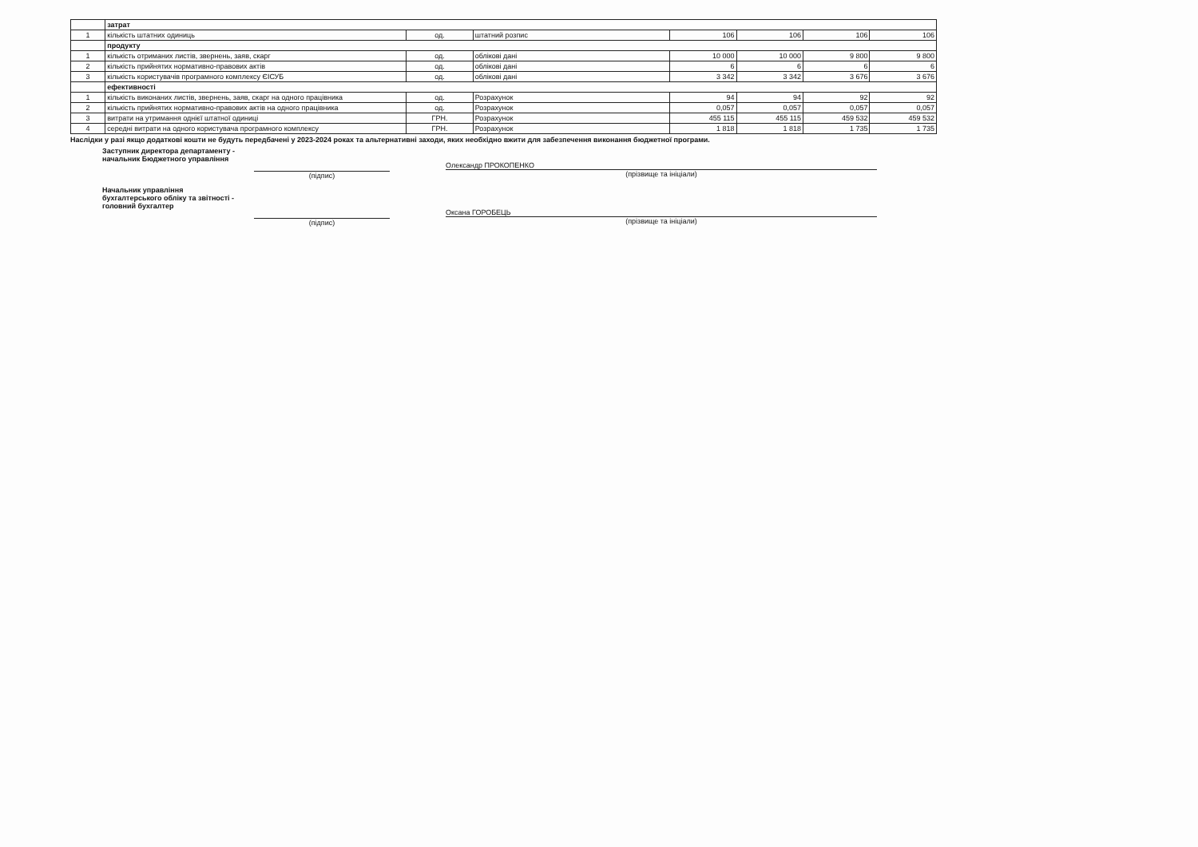| | затрат | | | | | | |
| 1 | кількість штатних одиниць | од. | штатний розпис | 106 | 106 | 106 | 106 |
| | продукту | | | | | | |
| 1 | кількість отриманих листів, звернень, заяв, скарг | од. | облікові дані | 10 000 | 10 000 | 9 800 | 9 800 |
| 2 | кількість прийнятих нормативно-правових актів | од. | облікові дані | 6 | 6 | 6 | 6 |
| 3 | кількість користувачів програмного комплексу ЄІСУБ | од. | облікові дані | 3 342 | 3 342 | 3 676 | 3 676 |
| | ефективності | | | | | | |
| 1 | кількість виконаних листів, звернень, заяв, скарг на одного працівника | од. | Розрахунок | 94 | 94 | 92 | 92 |
| 2 | кількість прийнятих нормативно-правових актів на одного працівника | од. | Розрахунок | 0,057 | 0,057 | 0,057 | 0,057 |
| 3 | витрати на утримання однієї штатної одиниці | ГРН. | Розрахунок | 455 115 | 455 115 | 459 532 | 459 532 |
| 4 | середні витрати на одного користувача програмного комплексу | ГРН. | Розрахунок | 1 818 | 1 818 | 1 735 | 1 735 |
Наслідки у разі якщо додаткові кошти не будуть передбачені у 2023-2024 роках та альтернативні заходи, яких необхідно вжити для забезпечення виконання бюджетної програми.
Заступник директора департаменту -
начальник Бюджетного управління
(підпис)
Олександр ПРОКОПЕНКО
(прізвище та ініціали)
Начальник управління
бухгалтерського обліку та звітності -
головний бухгалтер
(підпис)
Оксана ГОРОБЕЦЬ
(прізвище та ініціали)